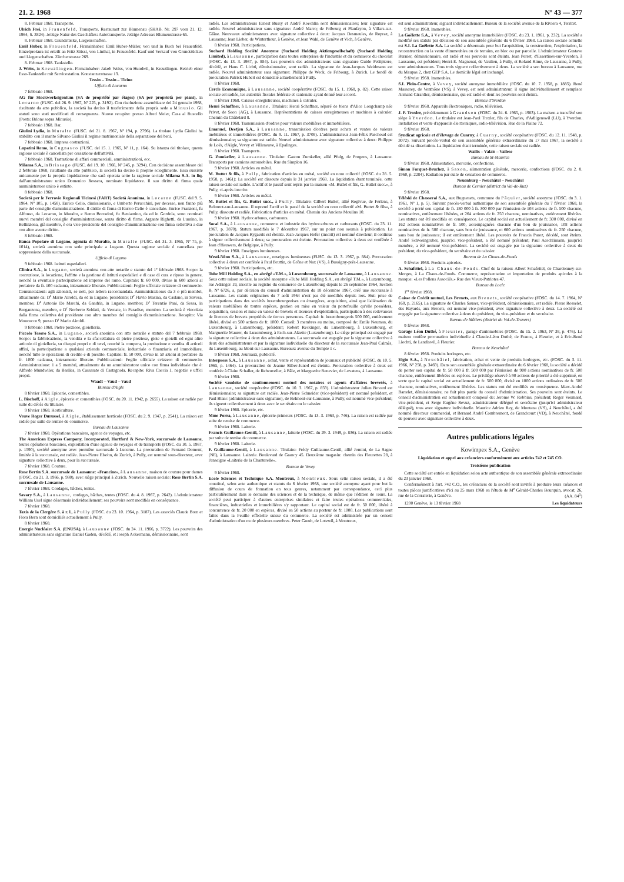21. 2. 1968 Nº 43 — 377
8. Februar 1968. Transporte.
Ulrich Frei, in Frauenfeld, Transporte, Restaurant zur Blumenau (SHAB. Nr. 297 vom 21. 12. 1964, S. 3824). Jetzige Natur des Geschäftes: Autotransporte. Jetzige Adresse: Blumenstrasse 65.
8. Februar 1968. Grundstücke, Liegenschaften.
Emil Huber, in Frauenfeld. Firmainhaber: Emil Huber-Müller, von und in Buch bei Frauenfeld. Einzelprokura ist erteilt an Fritz Stüssi, von Linthal, in Frauenfeld. Kauf und Verkauf von Grundstücken und Liegenschaften. Zürcherstrasse 269.
8. Februar 1968. Tankstelle.
J. Weiss, in Kreuzlingen. Firmainhaber: Jakob Weiss, von Hundwil, in Kreuzlingen. Betrieb einer Esso-Tankstelle mit Servicestation. Konstanzerstrasse 13.
Tessin – Tessin – Ticino
Ufficio di Locarno
7 febbraio 1968.
AG für Stockwerkeigentum (SA de propriété par étages) (SA per proprietà per piani), in Locarno (FUSC. del 26. 9. 1967, Nº 225, p. 3192). Con risoluzione assembleare del 24 gennaio 1968, risultante da atto pubblico, la società ha deciso il trasferimento della propria sede a Minusio. Gli statuti sono stati modificati di conseguenza. Nuovo recapito: presso Alfred Meier, Casa al Ruscello (Posta: Brione sopra Minusio).
7 febbraio 1968. Bar.
Giulini Lydia, in Muralto (FUSC. del 21. 8. 1967, Nº 194, p. 2796). La titolare Lydia Giulini ha stabilito con il marito Silvano Giulini il regime matrimoniale della separazione dei beni.
7 febbraio 1968. Impresa costruzioni.
Lupatini Remo, in Cugnasco (FUSC. del 15. 1. 1965, Nº 11, p. 164). Su istanza del titolare, questa ragione sociale è cancellata per cessazione dell'attività.
7 febbraio 1968. Trattazione di affari commerciali, amministrazioni, ecc.
Milama S.A., in Brissago (FUSC. del 19. 10. 1966, Nº 245, p. 3294). Con decisione assembleare del 2 febbraio 1968, risultante da atto pubblico, la società ha deciso il proprio scioglimento. Essa sussiste unicamente per la propria liquidazione che sarà operata sotto la ragione sociale Milama S.A. in liq. dall'amministratore unico Domenico Rossera, nominato liquidatore. Il suo diritto di firma quale amministratore unico è estinto.
8 febbraio 1968.
Società per le Ferrovie Regionali Ticinesi (FART) Società Anonima, in Locarno (FUSC. del 9. 5. 1964, Nº 105, p. 1458). Enrico Celio, dimissionario, e Umberto Perucchini, per decesso, non fanno più parte del consiglio d'amministrazione. Il diritto di firma di Enrico Celio è cancellato. Enrico Franzoni, fu Alfonso, da Locarno, in Muralto, e Remo Borradori, fu Beniamino, da ed in Gordola, sono nominati nuovi membri del consiglio d'amministrazione, senza diritto di firma. Argante Righetti, da Lumino, in Bellinzona, già membro, è ora vice-presidente del consiglio d'amministrazione con firma collettiva a due con altro avente diritto.
8 febbraio 1968.
Banca Popolare di Lugano, agenzia di Muralto, in Muralto (FUSC. del 31. 3. 1965, Nº 75, p. 1014), società anonima con sede principale a Lugano. Questa ragione sociale è cancellata per soppressione della succursale.
Ufficio di Lugano
9 febbraio 1968. Istituti ospedalieri.
Clinica S.A., in Lugano, società anonima con atto notarile e statuto del 1º febbraio 1968. Scopo: la costruzione, la locazione, l'affitto e la gestione di istituti ospedalieri e di case di cura e riposo in genere, nonchè la eventuale partecipazione ad imprese del ramo. Capitale: fr. 60 000, diviso in 600 azioni al portatore da fr. 100 cadauna, interamente liberato. Pubblicazioni: Foglio ufficiale svizzero di commercio. Comunicazioni: agli azionisti, se noti, per lettera raccomandata. Amministrazione: da 3 o più membri, attualmente da: D<sup>r</sup> Mario Airoldi, da ed in Lugano, presidente; D<sup>r</sup> Flavio Masina, da Caslano, in Savosa, membro; D<sup>r</sup> Antonio De Marchi, da Gandria, in Lugano, membro; D<sup>r</sup> Terenzio Pani, da Sessa, in Breganzona, membro, e D<sup>r</sup> Norberto Soldati, da Vernate, in Paradiso, membro. La società è vincolata dalla firma collettiva del presidente con altro membro del consiglio d'amministrazione. Recapito: Via Moncucco 9, presso D<sup>r</sup> Mario Airoldi.
9 febbraio 1968. Pietre preziose, gioielleria.
Piccolo Tesoro S.A., in Lugano, società anonima con atto notarile e statuto del 7 febbraio 1968. Scopo: la fabbricazione, la vendita e la sfaccettatura di pietre preziose, gioie e gioielli ed ogni altro articolo di gioielleria, su disegni propri o di terzi, nonchè la compera, la produzione e vendita di articoli affini, la partecipazione a qualsiasi azienda commerciale, industriale o finanziaria ed immobiliare, nonchè tutte le operazioni di credito e di prestito. Capitale: fr. 50 000, diviso in 50 azioni al portatore da fr. 1000 cadauna, interamente liberato. Pubblicazioni: Foglio ufficiale svizzero di commercio. Amministrazione: 1 a 5 membri, attualmente da un amministratore unico con firma individuale che è: Alfredo Mundwiler, da Basilea, in Cassarate di Castagnola. Recapito: Riva Caccia 1, negozio e uffici propri.
Waadt – Vaud – Vaud
Bureau d'Aigle
8 février 1968. Epicerie, comestibles.
L. Bischoff, à Aigle, épicerie et comestibles (FOSC. du 20. 11. 1942, p. 2655). La raison est radiée par suite du décès du titulaire.
9 février 1968. Horticulture.
Veuve Roger Durussel, à Aigle, établissement horticole (FOSC. du 2. 9. 1947, p. 2541). La raison est radiée par suite de remise de commerce.
Bureau de Lausanne
7 février 1968. Opérations bancaires, agence de voyages, etc.
The American Express Company, Incorporated, Hartford & New-York, succursale de Lausanne, toutes opérations bancaires, exploitation d'une agence de voyages et de transports (FOSC. du 10. 5. 1967, p. 1590), société anonyme avec première succursale à Lucerne. La procuration de Fernand Domont, limitée à la succursale, est radiée. Jean-Pierre Elsohn, de Zurich, à Pully, est nommé sous-directeur, avec signature collective à deux, pour la succursale.
7 février 1968. Couture.
Rose Bertin S.A. succursale de Lausanne: «Francine», à Lausanne, maison de couture pour dames (FOSC. du 21. 3. 1966, p. 930), avec siège principal à Zurich. Nouvelle raison sociale: Rose Bertin S.A. succursale de Lausanne.
7 février 1968. Cordages, bâches, tentes.
Savary S.A., à Lausanne, cordages, bâches, tentes (FOSC. du 4. 8. 1967, p. 2642). L'administrateur William Usel signe désormais individuellement; ses pouvoirs sont modifiés en conséquence.
7 février 1968.
Taxis de la Clergère S. à r. l., à Pully (FOSC. du 23. 10. 1964, p. 3187). Les associés Claude Born et Flora Born sont domiciliés actuellement à Pully.
8 février 1968.
Energie Nucléaire S.A. (ENUSA), à Lausanne (FOSC. du 24. 11. 1966, p. 3722). Les pouvoirs des administrateurs sans signature Daniel Gaden, décédé, et Joseph Ackermann, démissionnaire, sont
radiés. Les administrateurs Ernest Bussy et André Koechlin sont démissionnaires; leur signature est radiée. Nouvel administrateur sans signature: André Marro; de Fribourg et Planfayon, à Villars-sur-Glâne. Nouveaux administrateurs avec signature collective à deux: Jacques Desmeules, de Ropraz, à Lausanne; Jean Lieber, de Winterthour, à Genève, et Jean Wahl, de Genève et Vich, à Genève.
8 février 1968. Participations.
Suchard Holding Société Anonyme (Suchard Holding Aktiengesellschaft) (Suchard Holding Limited), à Lausanne, participation dans toutes entreprises de l'industrie et du commerce du chocolat (FOSC. du 13. 3. 1967, p. 884). Les pouvoirs des administrateurs sans signature Guido Petitpierre, décédé, et Hans C. Lichti, démissionnaire, sont radiés. La signature de Jean-Jacques Weidmann est radiée. Nouvel administrateur sans signature: Philippe de Weck, de Fribourg, à Zurich. Le fondé de procuration Patrick Hubert est domicilié actuellement à Pully.
8 février 1968.
Cercle Economique, à Lausanne, société coopérative (FOSC. du 15. 1. 1968, p. 82). Cette raison sociale est radiée, les autorités fiscales fédérale et cantonale ayant donné leur accord.
8 février 1968. Caisses enregistreuses, machines à calculer.
Henri Schaffner, à Lausanne. Titulaire: Henri Schaffner, séparé de biens d'Alice Longchamp née Privet, de Seon (AG), à Lausanne. Représentations de caisses enregistreuses et machines à calculer. Chemin du Châtelard 8.
8 février 1968. Transmission d'ordres pour valeurs mobilières et immobilières.
Emanuel, Deetjen S.A., à Lausanne, transmission d'ordres pour achats et ventes de valeurs mobilières et immobilières (FOSC. du 9. 11. 1967, p. 3708). L'administrateur Jean-Félix Paschoud est démissionnaire; sa signature est radiée. Nouvel administrateur avec signature collective à deux: Philippe de Loës, d'Aigle, Vevey et Villeneuve, à Epalinges.
8 février 1968. Transports.
G. Zumkeller, à Lausanne. Titulaire: Gaston Zumkeller, allié Pfulg, de Progens, à Lausanne. Transports par camions automobiles. Rue du Simplon 16.
9 février 1968. Articles en métal.
M. Buttet & fils, à Pully, fabrication d'articles en métal, société en nom collectif (FOSC. du 28. 5. 1958, p. 1461): La société est dissoute depuis le 31 janvier 1968. La liquidation étant terminée, cette raison sociale est radiée. L'actif et le passif sont repris par la maison «M. Buttet et fils, G. Buttet succ.», à Pully, ci-après inscrite.
9 février 1968. Articles en métal.
M. Buttet et fils, G. Buttet succ., à Pully. Titulaire: Gilbert Buttet, allié Rogivue, de Ferlens, à Belmont-sur-Lausanne. Il reprend l'actif et le passif de la société en nom collectif «M. Buttet & fils», à Pully, dissoute et radiée. Fabrication d'articles en métal. Chemin des Anciens Moulins 10.
9 février 1968. Hydrocarbures, carburants.
Socal S.A., à Lausanne, commerce et industrie des hydrocarbures et carburants (FOSC. du 23. 11. 1967, p. 3870). Statuts modifiés le 7 décembre 1967, sur un point non soumis à publication. La procuration de Jacques Rygaerts est éteinte. Jean-Jacques Hofer (inscrit) est nommé directeur; il continue à signer collectivement à deux; sa procuration est éteinte. Procuration collective à deux est conférée à Jean d'Hauwers, de Belgique, à Pully.
9 février 1968. Enseignes lumineuses.
Westi-Néon S.A., à Lausanne, enseignes lumineuses (FUSC. du 13. 3. 1967, p. 884). Procuration collective à deux est conférée à Paul Bruttin, de Grône et Nax (VS), à Bussigny-près-Lausanne.
9 février 1968. Participations, etc.
Tube Mill Holding S.A., en abrégé «T.M.», à Luxembourg, succursale de Lausanne, à Lausanne. Sous cette raison sociale, la société anonyme «Tube Mill Holding S.A., en abrégé T.M.», à Luxembourg, rue Adringer 19, inscrite au registre du commerce de Luxembourg depuis le 26 septembre 1964, Section B, Nº 6726, a, par décision du conseil d'administration du 18 décembre 1967, créé une succursale à Lausanne. Les statuts originaires du 7 août 1964 n'ont pas été modifiés depuis lors. But: prise de participations dans des sociétés luxembourgeoises ou étrangères, acquisition, ainsi que l'aliénation de valeurs mobilières de toutes espèces, gestion ou mise en valeur du portefeuille qu'elle possédera, acquisition, cession et mise en valeur de brevets et licences d'exploitation, participation à des redevances de licences de brevets propriétés de tierces personnes. Capital: fr. luxembourgeois 500 000, entièrement libéré, divisé en 500 actions de fr. 1000. Conseil: 3 membres au moins, composé de: Emile Neuman, du Luxembourg, à Luxembourg, président; Robert Reckinger, du Luxembourg, à Luxembourg, et Marguerite Maurer, du Luxembourg, à Esch-sur-Alzette (Luxembourg). Le siège principal est engagé par la signature collective à deux des administrateurs. La succursale est engagée par la signature collective à deux des administrateurs et par la signature individuelle du directeur de la succursale Jean-Paul Calmès, du Luxembourg, au Mont-sur-Lausanne. Bureaux: avenue du Temple 1 c.
9 février 1968. Journaux, publicité.
Interpress S.A., à Lausanne, achat, vente et représentation de journaux et publicité (FOSC. du 10. 5. 1965, p. 1464). La procuration de Jeanne Silber-Junod est éteinte. Procuration collective à deux est conférée à Claire Schaller, de Rebeuvelier, à Bâle, et Marguerite Renevier, de Lovatens, à Lausanne.
9 février 1968.
Société vaudoise de cautionnement mutuel des notaires et agents d'affaires brevetés, à Lausanne, société coopérative (FOSC. du 10. 3. 1967, p. 859). L'administrateur Julien Bovard est démissionnaire; sa signature est radiée. Jean-Pierre Schneider (vice-président) est nommé président, et Paul Blanc (administrateur sans signature), de Belmont-sur-Lausanne, à Pully, est nommé vice-président; ils signent collectivement à deux avec le secrétaire ou le caissier.
9 février 1968. Epicerie, etc.
Mme Porra, à Lausanne, épicerie-primeurs (FOSC. du 13. 3. 1963, p. 746). La raison est radiée par suite de remise de commerce.
9 février 1968. Laiterie.
Francis Guillaume-Gentil, à Lausanne, laiterie (FOSC. du 29. 3. 1949, p. 836). La raison est radiée par suite de remise de commerce.
9 février 1968. Laiterie.
F. Guillaume-Gentil, à Lausanne. Titulaire: Frédy Guillaume-Gentil, allié Jomini, de La Sagne (NE), à Lausanne. Laiterie. Boulevard de Grancy 45. Deuxième magasin: chemin des Fleurettes 28, à l'enseigne «Laiterie de la Chanterelle».
Bureau de Vevey
9 février 1968.
Ecole Sciences et Technique S.A. Montreux, à Montreux. Sous cette raison sociale, il a été constitué, selon acte authentique et statuts du 6 février 1968, une société anonyme ayant pour but la diffusion de cours de formation en tous genres, notamment par correspondance, ceci plus particulièrement dans le domaine des sciences et de la technique, de même que l'édition de cours. La société peut participer à d'autres entreprises similaires et faire toutes opérations commerciales, financières, industrielles et immobilières s'y rapportant. Le capital social est de fr. 50 000, libéré à concurrence de fr. 20 000 en espèces, divisé en 50 actions au porteur de fr. 1000. Les publications sont faites dans la Feuille officielle suisse du commerce. La société est administrée par un conseil d'administration d'un ou de plusieurs membres. Peter Greub, de Lotzwil, à Montreux,
est seul administrateur, signant individuellement. Bureau de la société: avenue de la Riviera 4, Territet.
9 février 1968. Immeubles.
La Goëlette S.A., à Vevey, société anonyme immobilière (FOSC. du 23. 1. 1961, p. 232). La société a modifié ses statuts par décision de son assemblée générale du 6 février 1968. La raison sociale actuelle est S.I. La Goëlette S.A. La société a désormais pour but l'acquisition, la construction, l'exploitation, la reconstruction ou la vente d'immeubles ou de terrains, en bloc ou par parcelle. L'administrateur Gustave Burnier, démissionnaire, est radié et ses pouvoirs sont éteints. Jean Perret, d'Essertines-sur-Yverdon, à Lausanne, est président; Henri-E. Magnenat, de Vaulion, à Pully, et Roland Rime, de Lausanne, à Pully, sont administrateurs. Tous trois signent collectivement à deux. La société a son bureau à Lausanne, rue du Maupas 2, chez GEP S.A. Le domicile légal est inchangé.
9 février 1968. Immeubles.
S.I. Plein-Centre, à Vevey, société anonyme immobilière (FOSC. du 10. 7. 1958, p. 1885). René Masserey, de Venthône (VS), à Vevey, est seul administrateur; il signe individuellement et remplace Armand Girardier, démissionnaire, qui est radié et dont les pouvoirs sont éteints.
Bureau d'Yverdon
9 février 1968. Appareils électroniques, radio, télévision.
J. P. Troxler, précédemment à Grandson (FOSC. du 24. 6. 1965, p. 1983). La maison a transféré son siège à Yverdon. Le titulaire est Jean-Paul Troxler, fils de Charles, d'Adligenswil (LU), à Yverdon. Installation et vente d'appareils électroniques, radio-télévision. Rue de la Plaine 72.
9 février 1968.
Syndicat agricole et d'élevage de Cuarny, à Cuarny, société coopérative (FOSC. du 12. 11. 1948, p. 3072). Suivant procès-verbal de son assemblée générale extraordinaire du 17 mai 1967, la société a décidé sa dissolution. La liquidation étant terminée, cette raison sociale est radiée.
Wallis – Valais – Vallese
Bureau de St-Maurice
9 février 1968. Alimentation, mercerie, confections.
Simon Farquet-Bruchez, à Saxon, alimentation générale, mercerie, confections (FOSC. du 2. 8. 1960, p. 2284). Radiation par suite de cessation de commerce.
Neuenburg – Neuchâtel – Neuchâtel
Bureau de Cernier (district du Val-de-Ruz)
9 février 1968.
Téléski de Chasseral S.A., aux Bugnenets, commune du Pâquier, société anonyme (FOSC. du 3. 1. 1961, Nº 1, p. 5). Suivant procès-verbal authentique de son assemblée générale du 7 février 1968, la société a porté son capital de fr. 180 000 à fr. 300 000 par l'émission de 108 actions de fr. 500 chacune, nominatives, entièrement libérées, et 264 actions de fr. 250 chacune, nominatives, entièrement libérées. Les statuts ont été modifiés en conséquence. Le capital social est actuellement de fr. 300 000, divisé en 162 actions nominatives de fr. 500, accompagnées chacune d'un bon de jouissance, 108 actions nominatives de fr. 500 chacune, sans bon de jouissance, et 660 actions nominatives de fr. 250 chacune, sans bon de jouissance; il est entièrement libéré. Les pouvoirs de Francis Paroz, décédé, sont éteints. André Schweingruber, jusqu'ici vice-président, a été nommé président; Paul Aeschlimann, jusqu'ici membre, a été nommé vice-président. La société est engagée par la signature collective à deux du président, du vice-président, du secrétaire et du caissier.
Bureau de La Chaux-de-Fonds
9 février 1968. Produits apicoles.
A. Schafeitel, à La Chaux-de-Fonds. Chef de la raison: Albert Schafeitel, de Chardonney-sur-Morges, à La Chaux-de-Fonds. Commerce, représentation et importation de produits apicoles à la marque: «Les Pollens Associés.» Rue des Vieux-Patriotes 47.
Bureau du Locle
1<sup>er</sup> février 1968.
Caisse de Crédit mutuel, Les Brenets, aux Brenets, société coopérative (FOSC. du 14. 7. 1964, Nº 160, p. 2165). La signature de Charles Sauser, vice-président, démissionnaire, est radiée. Pierre Rosselet, des Bayards, aux Brenets, est nommé vice-président, avec signature collective à deux. La société est engagée par la signature collective à deux du président, du vice-président et du secrétaire.
Bureau de Môtiers (district du Val-de-Travers)
9 février 1968.
Garage Léon Duthé, à Fleurier, garage d'automobiles (FOSC. du 15. 2. 1963, Nº 38, p. 476). La maison confère procuration individuelle à Claude-Léon Duthé, de France, à Fleurier, et à Eric-René Liechti, de Landiswil, à Fleurier.
Bureau de Neuchâtel
8 février 1968. Produits horlogers, etc.
Elgin S.A., à Neuchâtel, fabrication, achat et vente de produits horlogers, etc. (FOSC. du 3. 11. 1966, Nº 258, p. 3469). Dans son assemblée générale extraordinaire du 6 février 1968, la société a décidé de porter son capital de fr. 50 000 à fr. 500 000 par l'émission de 900 actions nominatives de fr. 500 chacune, entièrement libérées en espèces. Le privilège réservé à 90 actions de priorité a été supprimé, en sorte que le capital social est actuellement de fr. 500 000, divisé en 1000 actions ordinaires de fr. 500 chacune, nominatives, entièrement libérées. Les statuts ont été modifiés en conséquence. Marc-André Barrelet, démissionnaire, ne fait plus partie du conseil d'administration. Ses pouvoirs sont éteints. Le conseil d'administration est actuellement composé de: Jerome W. Robbins, président; Roger Voumard, vice-président, et Serge Eugène Revuz, administrateur délégué et secrétaire (jusqu'ici administrateur délégué), tous avec signature individuelle. Maurice Adrien Rey, de Montana (VS), à Neuchâtel, a été nommé directeur commercial, et Bernard André Combremont, de Grandcourt (VD), à Neuchâtel, fondé de pouvoir avec signature collective à deux.
Autres publications légales
Kowimpex S.A., Genève
Liquidation et appel aux créanciers conformément aux articles 742 et 745 CO.
Troisième publication
Cette société est entrée en liquidation selon acte authentique de son assemblée générale extraordinaire du 23 janvier 1968.
Conformément à l'art. 742 C.O., les créanciers de la société sont invités à produire leurs créances et toutes pièces justificatives d'ici au 25 mars 1968 en l'étude de M<sup>e</sup> Gérald-Charles Bourquin, avocat, 26, rue de la Corraterie, à Genève. (AA. 84<sup>1</sup>)
1200 Genève, le 13 février 1968 Les liquidateurs